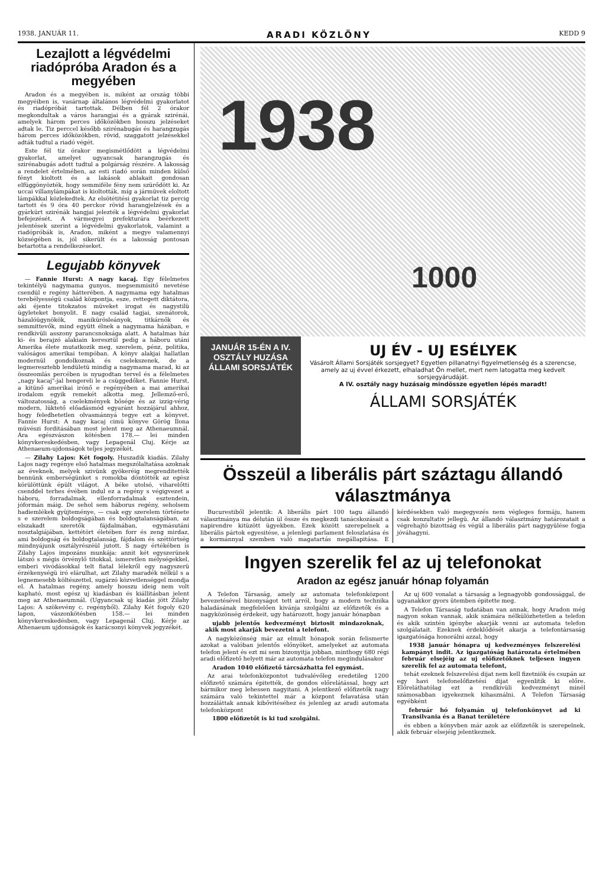1938. JANUÁR 11. ARADI KÖZLÖNY KEDD 9
Lezajlott a légvédelmi riadópróba Aradon és a megyében
Aradon és a megyében is, miként az ország többi megyéiben is, vasárnap általános légvédelmi gyakorlatot és riadópróbát tartottak. Délben fél 2 órakor megkondultak a város harangjai és a gyárak szirénái, amelyek három perces időközökben hosszu jelzéseket adtak le. Tiz perccel később szirénabugás és harangzugás három perces időközökben, rövid, szaggatott jelzésekkel adták tudtul a riadó végét.
Este fél tiz órakor megismétlődött a légvédelmi gyakorlat, amelyet ugyancsak harangzugás és szirénabugás adott tudtul a polgárság részére. A lakosság a rendelet értelmében, az esti riadó során minden külső fényt kioltott és a lakások ablakait gondosan elfüggönyözték, hogy semmiféle fény nem szürődött ki. Az uccai villanylámpákat is kioltották, míg a jármüvek eloltott lámpákkal közlekedtek. Az elsötétitési gyakorlat tiz percig tartott és 9 óra 40 perckor rövid harangjelzések és a gyárkürt szirénák hangjai jelezték a légvédelmi gyakorlat befejezését. A vármegyei prefekturára beérkezett jelentések szerint a légvédelmi gyakorlatok, valamint a riadópróbák is, Aradon, miként a megye valamennyi községében is, jól sikerült és a lakosság pontosan betartotta a rendelkezéseket.
Legujabb könyvek
— Fannie Hurst: A nagy kacaj. Egy félelmetes tekintélyü nagymama gunyos, megsemmisitő nevetése csendül e regény hátterében. A nagymama egy hatalmas terebélyességü család központja, esze, rettegett diktátora, aki éjente titokzatos müveket irogat és nagystilü ügyleteket bonyolit. E nagy család tagjai, szenátorok, házalóügynökök, manikürösleányok, titkárnők és semmittevők, mind együtt élnek a nagymama házában, e rendkivüli asszony parancsnoksága alatt. A hatalmas ház ki- és berajzó alakiain keresztül pedig a háboru utáni Amerika élete mutatkozik meg, szerelem, pénz, politika, valóságos amerikai tempóban. A könyv alakjai hallatlan modernül gondolkoznak és cselekszenek, de a legmeresztebb lendületü mindig a nagymama marad, ki az összeomlás percében is nyugodtan tervel és a félelmetes „nagy kacaj"-jal hengereli le a csüggedőket. Fannie Hurst, a kitünő amerikai irónő e regényében a mai amerikai irodalom egyik remekét alkotta meg. Jellemző-erő, változatosság, a cselekmények bősége és az izzig-vérig modern, lüktető előadásmód egyaránt hozzájárul ahhoz, hogy feledhetetlen olvasmánnyá tegye ezt a könyvet. Fannie Hurst: A nagy kacaj cimü könyve Görög Ilona müvészi forditásában most jelent meg az Athenaeumnál. Ára egészvászon kötésben 178.— lei minden könyvkereskedésben, vagy Lepagenál Cluj. Kérje az Athenaeum-ujdonságok teljes jegyzékét.
— Zilahy Lajos: Két fogoly. Huszadik kiadás. Zilahy Lajos nagy regénye első hatalmas megszólaltatása azoknak az éveknek, melyek szivünk gyökeréig megrenditették bennünk emberségünket s romokba döntötték az egész körülöttünk épült világot. A béke utolsó, viharelőtti csenddel terhes évében indul ez a regény s végigvezet a háboru, forradalmak, ellenforradalmak esztendein, jóformán máig. De sehol sem háborus regény, seholsem hadiemlékek gyüjteménye, — csak egy szerelem története s e szerelem boldogságában és boldogtalanságában, az elszakadt szeretők fájdalmában, egymásutáni nosztalgiájában, kettétört életében forr és zeng mirdaz, ami boldogság és boldogtalanság, fájdalom és széttörtség mindnyájunk osztályrészéül jutott. S nagy értékében is Zilahy Lajos impozáns munkája: annit két egyszerünek látszó s mégis örvénylő titokkal, ismeretlen mélységekkel, emberi vivódásokkal telt fiatal lélekről egy nagyszerü érzékenységü iró elárulhat, azt Zilahy maradék nélkül s a legnemesebb költészettel, sugárzó közvetlenséggel mondja el. A hatalmas regény, amely hosszu ideig nem volt kapható, most egész uj kiadásban és kiállitásban jelent meg az Athenaeumnál. (Ugyancsak uj kiadás jött Zilahy Lajos: A szökevény c. regényből). Zilahy Két fogoly 620 lapon, vászonkötésben 158.— lei minden könyvkereskedésben, vagy Lepagenál Cluj. Kérje az Athenaeum ujdonságok és karácsonyi könyvek jegyzékét.
1938
1000
JANUÁR 15-ÉN A IV. OSZTÁLY HUZÁSA ÁLLAMI SORSJÁTÉK
UJ ÉV - UJ ESÉLYEK
Vásárolt Állami Sorsjáték sorsjegyet? Egyetlen pillanatnyi figyelmetlenség és a szerencse, amely az uj évvel érkezett, elhaladhat Ön mellet, mert nem latogatta meg kedvelt sorsjegyárudáját.
A IV. osztály nagy huzásaig mindössze egyetlen lépés maradt!
ÁLLAMI SORSJÁTÉK
Összeül a liberális párt száztagu állandó választmánya
Bucurestiből jelentik: A liberális párt 100 tagu állandó választmánya ma délután ül össze és megkezdi tanácskozásait a napirendre kitüzött ügyekben. Ezek között szerepelnek a liberális pártok egyesitése, a jelenlegi parlament feloszlatása és a kormánnyal szemben való magatartás megállapitása. E kérdésekben való megegyezés nem végleges formáju, hanem csak konzultativ jellegü. Az állandó választmány határozatait a végrehajtó bizottság és végül a liberális párt nagygyülése fogja jóváhagyni.
Ingyen szerelik fel az uj telefonokat
Aradon az egész január hónap folyamán
A Telefon Társaság, amely az automata telefonközpont bevezetésével bizonyságot tett arról, hogy a modern technika haladásának megfelelően kivánja szolgálni az előfizetők és a nagyközönség érdekeit, ugy határozott, hogy január hónapban
ujabb jelentős kedvezményt biztosit mindazoknak, akik most akarják bevezetni a telefont.
A nagyközönség már az elmult hónapok során felismerte azokat a valóban jelentős előnyöket, amelyeket az automata telefon jelent és ezt mi sem bizonyitja jobban, minthogy 680 régi aradi előfizető helyett már az automata telefon megindulásakor
Aradon 1040 előfizető tárcsázhatta fel egymást.
Az arai telefonközpontot tudvalévőleg eredetileg 1200 előfizető számára épitették, de gondos előrelátással, hogy azt bármikor meg lehessen nagyitani. A jelentkező előfizetők nagy számára való tekintettel már a központ felavatása után hozzáláttak annak kibővitéséhez és jelenleg az aradi automata telefonközpont
1800 előfizetőt is ki tud szolgálni.
Az uj 600 vonalat a társaság a legnagyobb gondossággal, de ugyanakkor gyors ütemben épitette meg.
A Telefon Társaság tudatában van annak, hogy Aradon még nagyon sokan vannak, akik számára nélkülözhetetlen a telefon és akik szintén igénybe akarják venni az automata telefon szolgálatait. Ezeknek érdeklődését akarja a telefontársaság igazgatósága honorálni azzal, hogy
1938 január hónapra uj kedvezményes felszerelési kampányt indit. Az igazgatóság határozata értelmében február elsejéig az uj előfizetőknek teljesen ingyen szerelik fel az automata telefont,
tehát ezeknek felszerelési dijat nem kell fizetniök és csupán az egy havi telefonelőfizetési dijat egyenlitik ki előre. Előreláthatólag ezt a rendkivüli kedvezményt minél számosabban igyekeznek kihasználni. A Telefon Társaság egyébként
február hó folyamán uj telefonkönyvet ad ki Transilvania és a Banat területére
és ebben a könyvben már azok az előfizetők is szerepelnek, akik február elsejéig jelentkeznek.